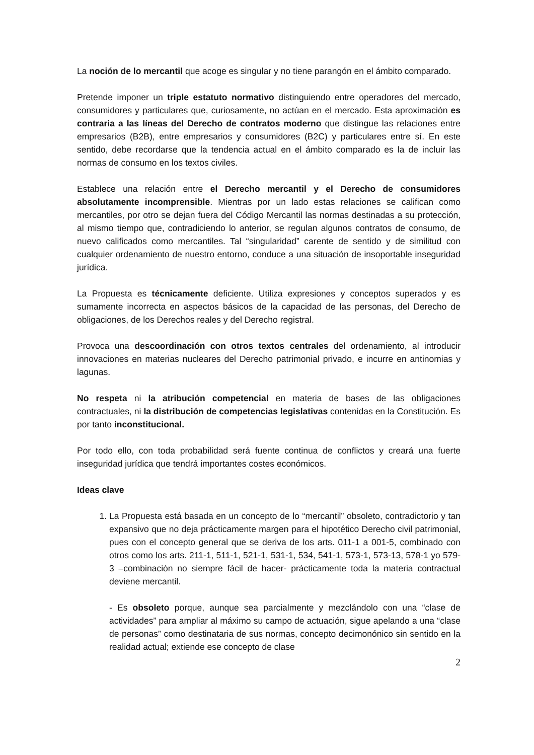La noción de lo mercantil que acoge es singular y no tiene parangón en el ámbito comparado.
Pretende imponer un triple estatuto normativo distinguiendo entre operadores del mercado, consumidores y particulares que, curiosamente, no actúan en el mercado. Esta aproximación es contraria a las líneas del Derecho de contratos moderno que distingue las relaciones entre empresarios (B2B), entre empresarios y consumidores (B2C) y particulares entre sí. En este sentido, debe recordarse que la tendencia actual en el ámbito comparado es la de incluir las normas de consumo en los textos civiles.
Establece una relación entre el Derecho mercantil y el Derecho de consumidores absolutamente incomprensible. Mientras por un lado estas relaciones se califican como mercantiles, por otro se dejan fuera del Código Mercantil las normas destinadas a su protección, al mismo tiempo que, contradiciendo lo anterior, se regulan algunos contratos de consumo, de nuevo calificados como mercantiles. Tal “singularidad” carente de sentido y de similitud con cualquier ordenamiento de nuestro entorno, conduce a una situación de insoportable inseguridad jurídica.
La Propuesta es técnicamente deficiente. Utiliza expresiones y conceptos superados y es sumamente incorrecta en aspectos básicos de la capacidad de las personas, del Derecho de obligaciones, de los Derechos reales y del Derecho registral.
Provoca una descoordinación con otros textos centrales del ordenamiento, al introducir innovaciones en materias nucleares del Derecho patrimonial privado, e incurre en antinomias y lagunas.
No respeta ni la atribución competencial en materia de bases de las obligaciones contractuales, ni la distribución de competencias legislativas contenidas en la Constitución. Es por tanto inconstitucional.
Por todo ello, con toda probabilidad será fuente continua de conflictos y creará una fuerte inseguridad jurídica que tendrá importantes costes económicos.
Ideas clave
1. La Propuesta está basada en un concepto de lo “mercantil” obsoleto, contradictorio y tan expansivo que no deja prácticamente margen para el hipotético Derecho civil patrimonial, pues con el concepto general que se deriva de los arts. 011-1 a 001-5, combinado con otros como los arts. 211-1, 511-1, 521-1, 531-1, 534, 541-1, 573-1, 573-13, 578-1 yo 579-3 –combinación no siempre fácil de hacer- prácticamente toda la materia contractual deviene mercantil.
- Es obsoleto porque, aunque sea parcialmente y mezclándolo con una “clase de actividades” para ampliar al máximo su campo de actuación, sigue apelando a una “clase de personas” como destinataria de sus normas, concepto decimonónico sin sentido en la realidad actual; extiende ese concepto de clase
2